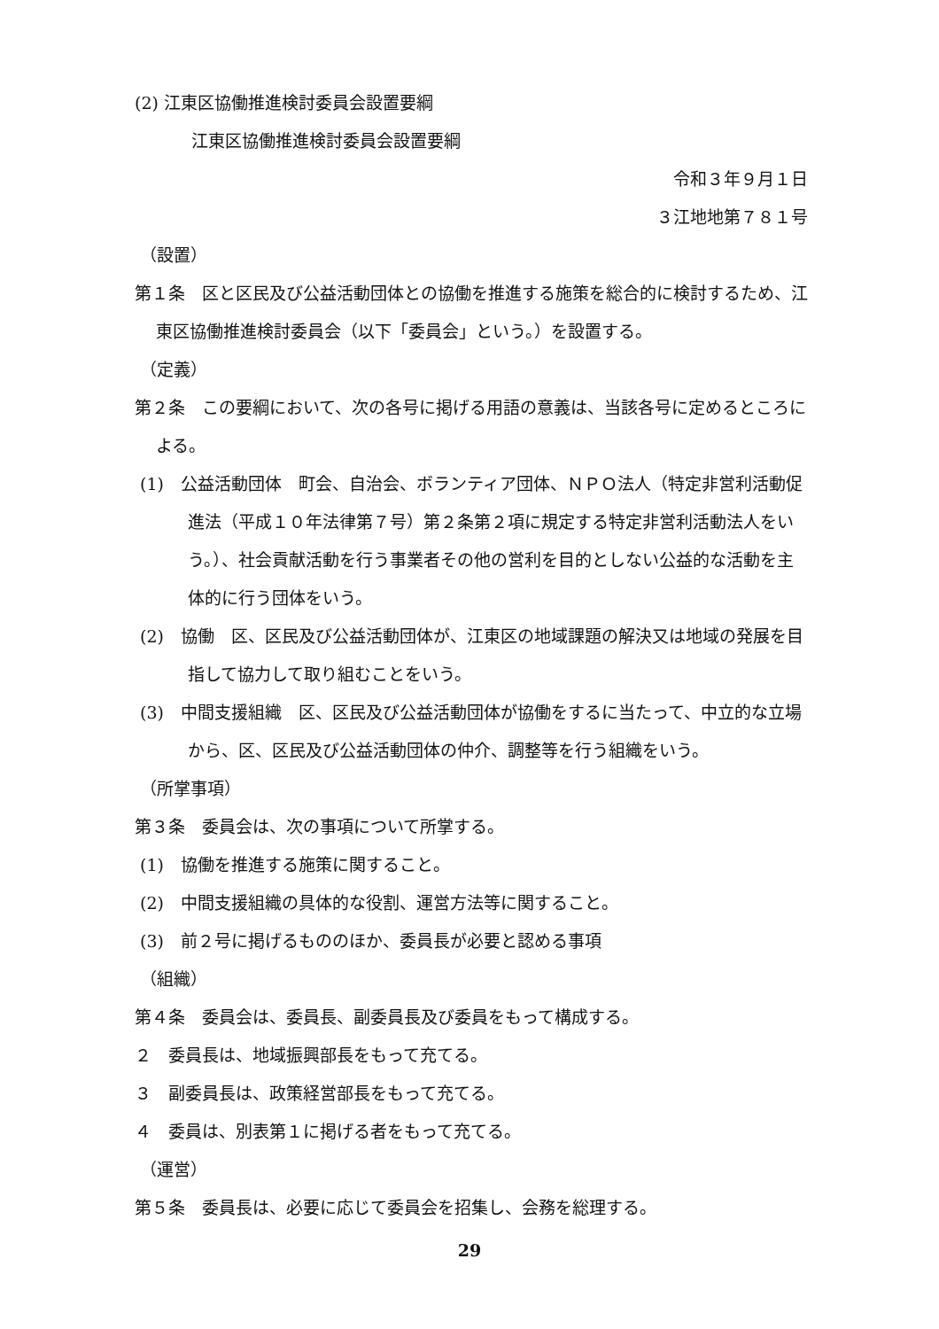(2) 江東区協働推進検討委員会設置要綱
江東区協働推進検討委員会設置要綱
令和３年９月１日
３江地地第７８１号
（設置）
第１条　区と区民及び公益活動団体との協働を推進する施策を総合的に検討するため、江東区協働推進検討委員会（以下「委員会」という。）を設置する。
（定義）
第２条　この要綱において、次の各号に掲げる用語の意義は、当該各号に定めるところによる。
(1)　公益活動団体　町会、自治会、ボランティア団体、ＮＰＯ法人（特定非営利活動促進法（平成１０年法律第７号）第２条第２項に規定する特定非営利活動法人をいう。）、社会貢献活動を行う事業者その他の営利を目的としない公益的な活動を主体的に行う団体をいう。
(2)　協働　区、区民及び公益活動団体が、江東区の地域課題の解決又は地域の発展を目指して協力して取り組むことをいう。
(3)　中間支援組織　区、区民及び公益活動団体が協働をするに当たって、中立的な立場から、区、区民及び公益活動団体の仲介、調整等を行う組織をいう。
（所掌事項）
第３条　委員会は、次の事項について所掌する。
(1)　協働を推進する施策に関すること。
(2)　中間支援組織の具体的な役割、運営方法等に関すること。
(3)　前２号に掲げるもののほか、委員長が必要と認める事項
（組織）
第４条　委員会は、委員長、副委員長及び委員をもって構成する。
２　委員長は、地域振興部長をもって充てる。
３　副委員長は、政策経営部長をもって充てる。
４　委員は、別表第１に掲げる者をもって充てる。
（運営）
第５条　委員長は、必要に応じて委員会を招集し、会務を総理する。
29